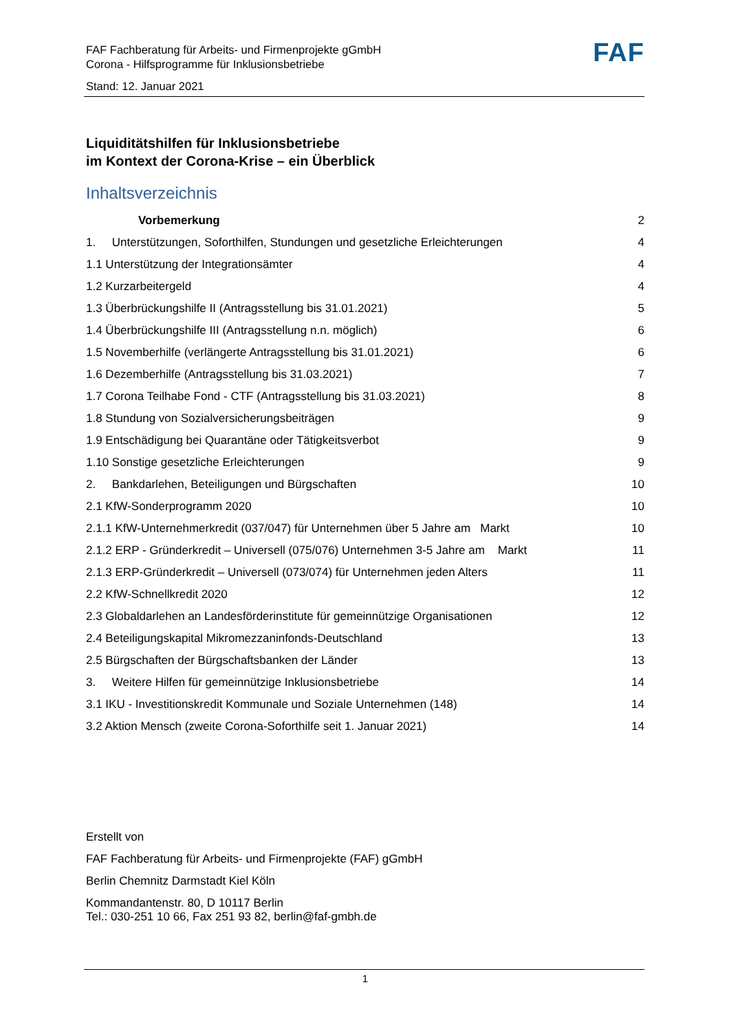FAF
FAF Fachberatung für Arbeits- und Firmenprojekte gGmbH
Corona - Hilfsprogramme für Inklusionsbetriebe
Stand: 12. Januar 2021
Liquiditätshilfen für Inklusionsbetriebe
im Kontext der Corona-Krise – ein Überblick
Inhaltsverzeichnis
Vorbemerkung 2
1. Unterstützungen, Soforthilfen, Stundungen und gesetzliche Erleichterungen 4
1.1 Unterstützung der Integrationsämter 4
1.2 Kurzarbeitergeld 4
1.3 Überbrückungshilfe II (Antragsstellung bis 31.01.2021) 5
1.4 Überbrückungshilfe III (Antragsstellung n.n. möglich) 6
1.5 Novemberhilfe (verlängerte Antragsstellung bis 31.01.2021) 6
1.6 Dezemberhilfe (Antragsstellung bis 31.03.2021) 7
1.7 Corona Teilhabe Fond - CTF (Antragsstellung bis 31.03.2021) 8
1.8 Stundung von Sozialversicherungsbeiträgen 9
1.9 Entschädigung bei Quarantäne oder Tätigkeitsverbot 9
1.10 Sonstige gesetzliche Erleichterungen 9
2. Bankdarlehen, Beteiligungen und Bürgschaften 10
2.1 KfW-Sonderprogramm 2020 10
2.1.1 KfW-Unternehmerkredit (037/047) für Unternehmen über 5 Jahre am Markt 10
2.1.2 ERP - Gründerkredit – Universell (075/076) Unternehmen 3-5 Jahre am Markt 11
2.1.3 ERP-Gründerkredit – Universell (073/074) für Unternehmen jeden Alters 11
2.2 KfW-Schnellkredit 2020 12
2.3 Globaldarlehen an Landesförderinstitute für gemeinnützige Organisationen 12
2.4 Beteiligungskapital Mikromezzaninfonds-Deutschland 13
2.5 Bürgschaften der Bürgschaftsbanken der Länder 13
3. Weitere Hilfen für gemeinnützige Inklusionsbetriebe 14
3.1 IKU - Investitionskredit Kommunale und Soziale Unternehmen (148) 14
3.2 Aktion Mensch (zweite Corona-Soforthilfe seit 1. Januar 2021) 14
Erstellt von
FAF Fachberatung für Arbeits- und Firmenprojekte (FAF) gGmbH
Berlin Chemnitz Darmstadt Kiel Köln
Kommandantenstr. 80, D 10117 Berlin
Tel.: 030-251 10 66, Fax 251 93 82, berlin@faf-gmbh.de
1